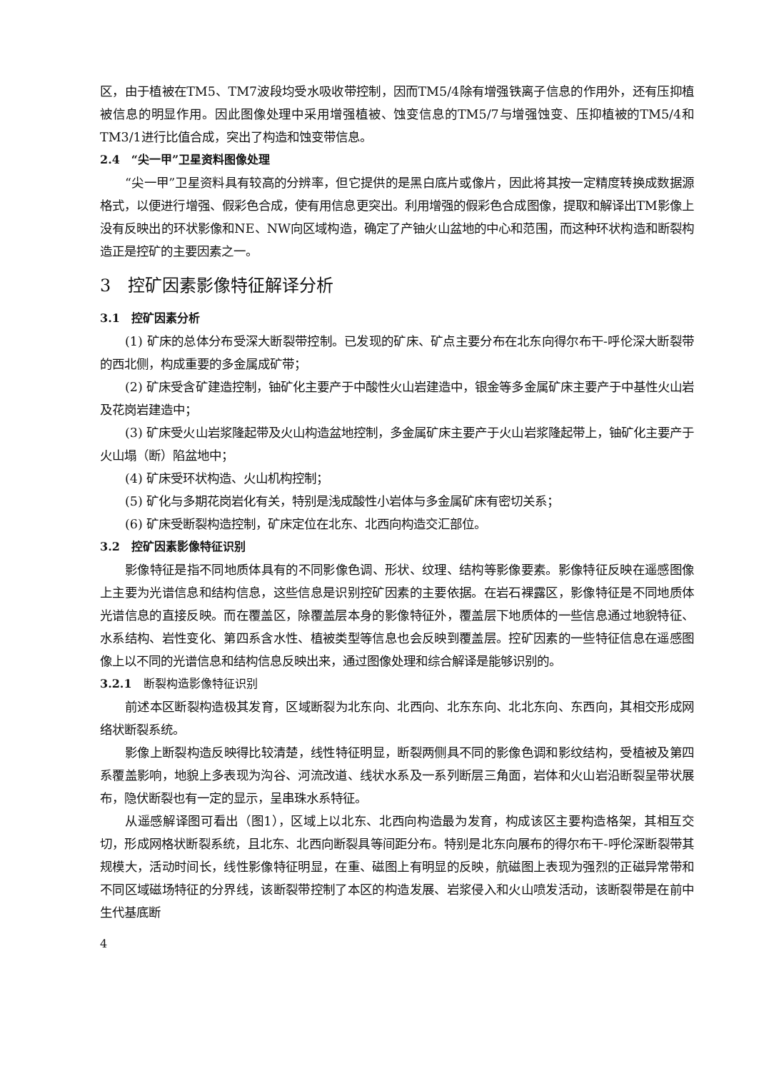区，由于植被在TM5、TM7波段均受水吸收带控制，因而TM5/4除有增强铁离子信息的作用外，还有压抑植被信息的明显作用。因此图像处理中采用增强植被、蚀变信息的TM5/7与增强蚀变、压抑植被的TM5/4和TM3/1进行比值合成，突出了构造和蚀变带信息。
2.4　“尖一甲”卫星资料图像处理
“尖一甲”卫星资料具有较高的分辨率，但它提供的是黑白底片或像片，因此将其按一定精度转换成数据源格式，以便进行增强、假彩色合成，使有用信息更突出。利用增强的假彩色合成图像，提取和解译出TM影像上没有反映出的环状影像和NE、NW向区域构造，确定了产铀火山盆地的中心和范围，而这种环状构造和断裂构造正是控矿的主要因素之一。
3　控矿因素影像特征解译分析
3.1　控矿因素分析
(1) 矿床的总体分布受深大断裂带控制。已发现的矿床、矿点主要分布在北东向得尔布干-呼伦深大断裂带的西北侧，构成重要的多金属成矿带；
(2) 矿床受含矿建造控制，铀矿化主要产于中酸性火山岩建造中，银金等多金属矿床主要产于中基性火山岩及花岗岩建造中；
(3) 矿床受火山岩浆隆起带及火山构造盆地控制，多金属矿床主要产于火山岩浆隆起带上，铀矿化主要产于火山塌（断）陷盆地中；
(4) 矿床受环状构造、火山机构控制；
(5) 矿化与多期花岗岩化有关，特别是浅成酸性小岩体与多金属矿床有密切关系；
(6) 矿床受断裂构造控制，矿床定位在北东、北西向构造交汇部位。
3.2　控矿因素影像特征识别
影像特征是指不同地质体具有的不同影像色调、形状、纹理、结构等影像要素。影像特征反映在遥感图像上主要为光谱信息和结构信息，这些信息是识别控矿因素的主要依据。在岩石裸露区，影像特征是不同地质体光谱信息的直接反映。而在覆盖区，除覆盖层本身的影像特征外，覆盖层下地质体的一些信息通过地貌特征、水系结构、岩性变化、第四系含水性、植被类型等信息也会反映到覆盖层。控矿因素的一些特征信息在遥感图像上以不同的光谱信息和结构信息反映出来，通过图像处理和综合解译是能够识别的。
3.2.1　断裂构造影像特征识别
前述本区断裂构造极其发育，区域断裂为北东向、北西向、北东东向、北北东向、东西向，其相交形成网络状断裂系统。
影像上断裂构造反映得比较清楚，线性特征明显，断裂两侧具不同的影像色调和影纹结构，受植被及第四系覆盖影响，地貌上多表现为沟谷、河流改道、线状水系及一系列断层三角面，岩体和火山岩沿断裂呈带状展布，隐伏断裂也有一定的显示，呈串珠水系特征。
从遥感解译图可看出（图1），区域上以北东、北西向构造最为发育，构成该区主要构造格架，其相互交切，形成网格状断裂系统，且北东、北西向断裂具等间距分布。特别是北东向展布的得尔布干-呼伦深断裂带其规模大，活动时间长，线性影像特征明显，在重、磁图上有明显的反映，航磁图上表现为强烈的正磁异常带和不同区域磁场特征的分界线，该断裂带控制了本区的构造发展、岩浆侵入和火山喷发活动，该断裂带是在前中生代基底断
4